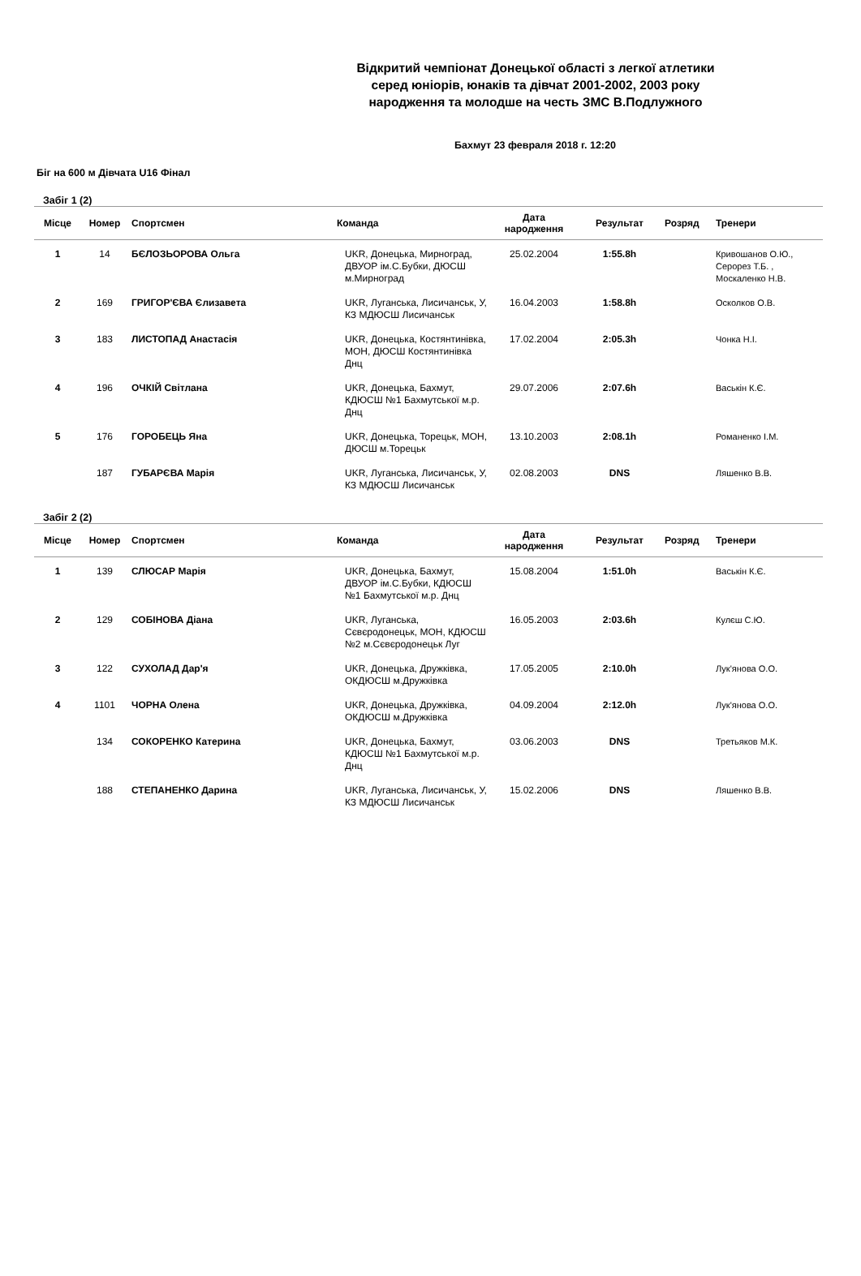Відкритий чемпіонат Донецької області з легкої атлетики
серед юніорів, юнаків та дівчат 2001-2002, 2003 року
народження та молодше на честь ЗМС В.Подлужного
Бахмут 23 февраля 2018 г. 12:20
Біг на 600 м Дівчата U16 Фінал
Забіг 1 (2)
| Місце | Номер | Спортсмен | Команда | Дата народження | Результат | Розряд | Тренери |
| --- | --- | --- | --- | --- | --- | --- | --- |
| 1 | 14 | БЄЛОЗЬОРОВА Ольга | UKR, Донецька, Мирноград, ДВУОР ім.С.Бубки, ДЮСШ м.Мирноград | 25.02.2004 | 1:55.8h | | Кривошанов О.Ю., Серорез Т.Б. , Москаленко Н.В. |
| 2 | 169 | ГРИГОР'ЄВА Єлизавета | UKR, Луганська, Лисичанськ, У, КЗ МДЮСШ Лисичанськ | 16.04.2003 | 1:58.8h | | Осколков О.В. |
| 3 | 183 | ЛИСТОПАД Анастасія | UKR, Донецька, Костянтинівка, МОН, ДЮСШ Костянтинівка Днц | 17.02.2004 | 2:05.3h | | Чонка Н.І. |
| 4 | 196 | ОЧКІЙ Світлана | UKR, Донецька, Бахмут, КДЮСШ №1 Бахмутської м.р. Днц | 29.07.2006 | 2:07.6h | | Васькін К.Є. |
| 5 | 176 | ГОРОБЕЦЬ Яна | UKR, Донецька, Торецьк, МОН, ДЮСШ м.Торецьк | 13.10.2003 | 2:08.1h | | Романенко І.М. |
| | 187 | ГУБАРЄВА Марія | UKR, Луганська, Лисичанськ, У, КЗ МДЮСШ Лисичанськ | 02.08.2003 | DNS | | Ляшенко В.В. |
Забіг 2 (2)
| Місце | Номер | Спортсмен | Команда | Дата народження | Результат | Розряд | Тренери |
| --- | --- | --- | --- | --- | --- | --- | --- |
| 1 | 139 | СЛЮСАР Марія | UKR, Донецька, Бахмут, ДВУОР ім.С.Бубки, КДЮСШ №1 Бахмутської м.р. Днц | 15.08.2004 | 1:51.0h | | Васькін К.Є. |
| 2 | 129 | СОБІНОВА Діана | UKR, Луганська, Сєвєродонецьк, МОН, КДЮСШ №2 м.Сєвєродонецьк Луг | 16.05.2003 | 2:03.6h | | Кулєш С.Ю. |
| 3 | 122 | СУХОЛАД Дар'я | UKR, Донецька, Дружківка, ОКДЮСШ м.Дружківка | 17.05.2005 | 2:10.0h | | Лук'янова О.О. |
| 4 | 1101 | ЧОРНА Олена | UKR, Донецька, Дружківка, ОКДЮСШ м.Дружківка | 04.09.2004 | 2:12.0h | | Лук'янова О.О. |
| | 134 | СОКОРЕНКО Катерина | UKR, Донецька, Бахмут, КДЮСШ №1 Бахмутської м.р. Днц | 03.06.2003 | DNS | | Третьяков М.К. |
| | 188 | СТЕПАНЕНКО Дарина | UKR, Луганська, Лисичанськ, У, КЗ МДЮСШ Лисичанськ | 15.02.2006 | DNS | | Ляшенко В.В. |